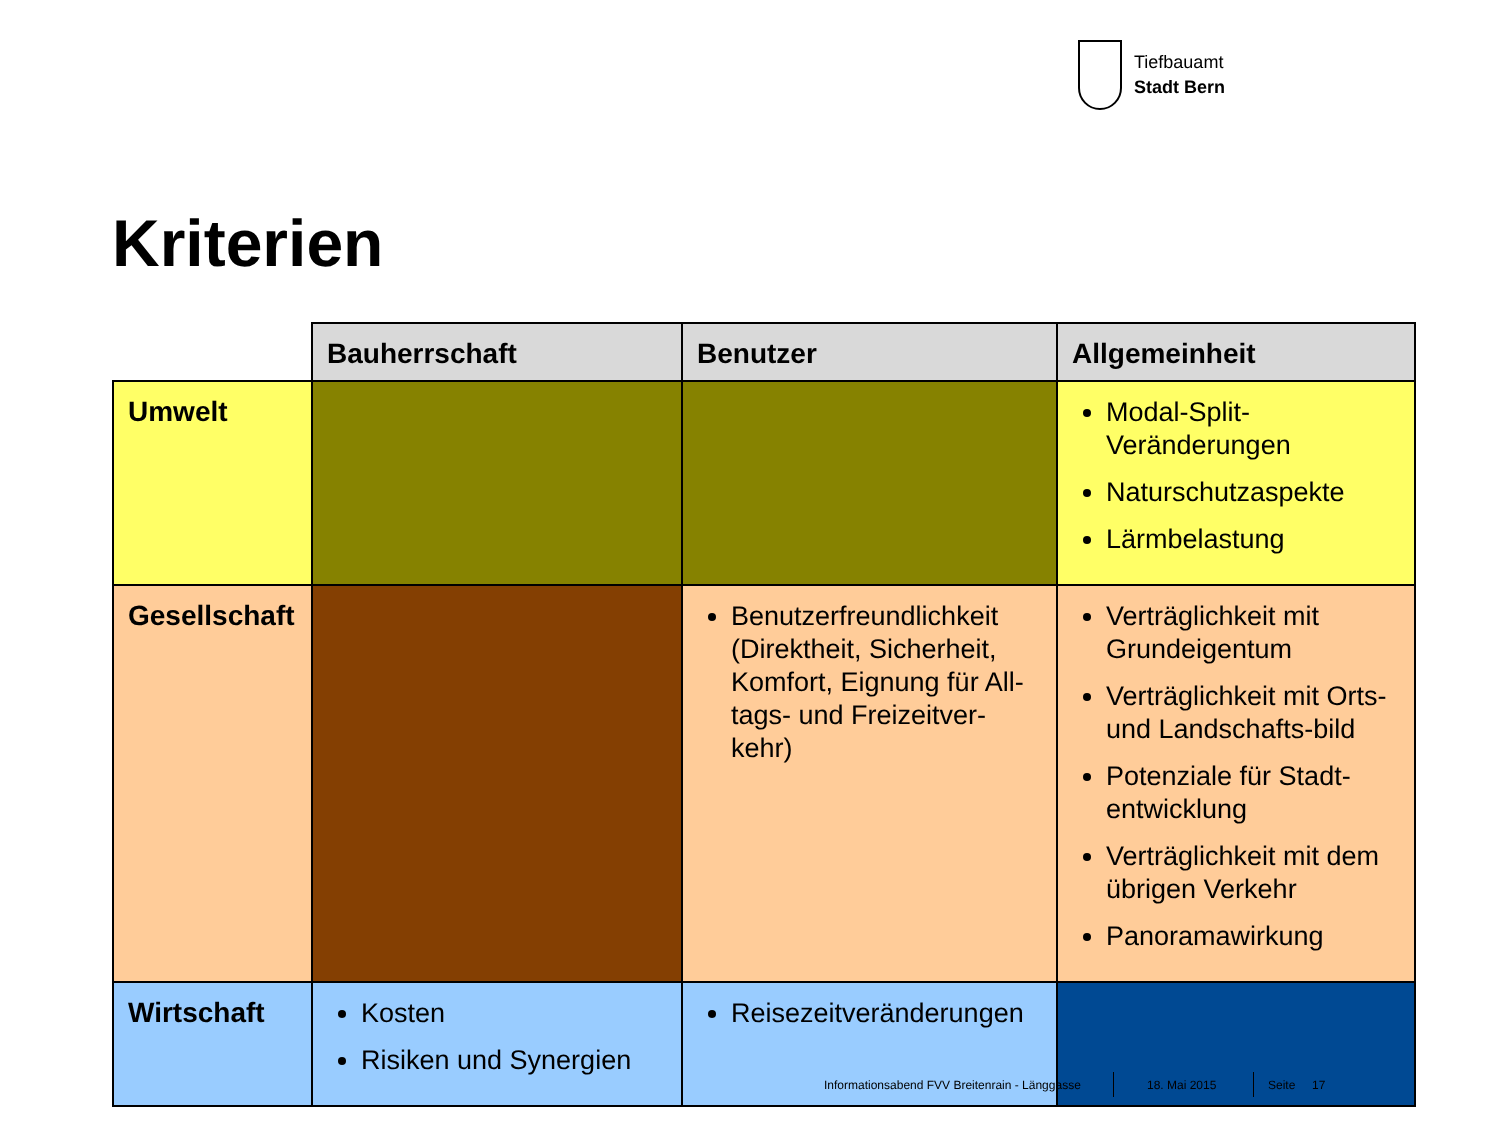Tiefbauamt
Stadt Bern
Kriterien
| | Bauherrschaft | Benutzer | Allgemeinheit |
| Umwelt | | | Modal-Split-Veränderungen Naturschutzaspekte Lärmbelastung |
| Gesellschaft | | Benutzerfreundlichkeit (Direktheit, Sicherheit, Komfort, Eignung für All-tags- und Freizeitver-kehr) | Verträglichkeit mit Grundeigentum Verträglichkeit mit Orts- und Landschafts-bild Potenziale für Stadt-entwicklung Verträglichkeit mit dem übrigen Verkehr Panoramawirkung |
| Wirtschaft | Kosten Risiken und Synergien | Reisezeitveränderungen | |
Informationsabend FVV Breitenrain - Länggasse
18. Mai 2015 Seite 17